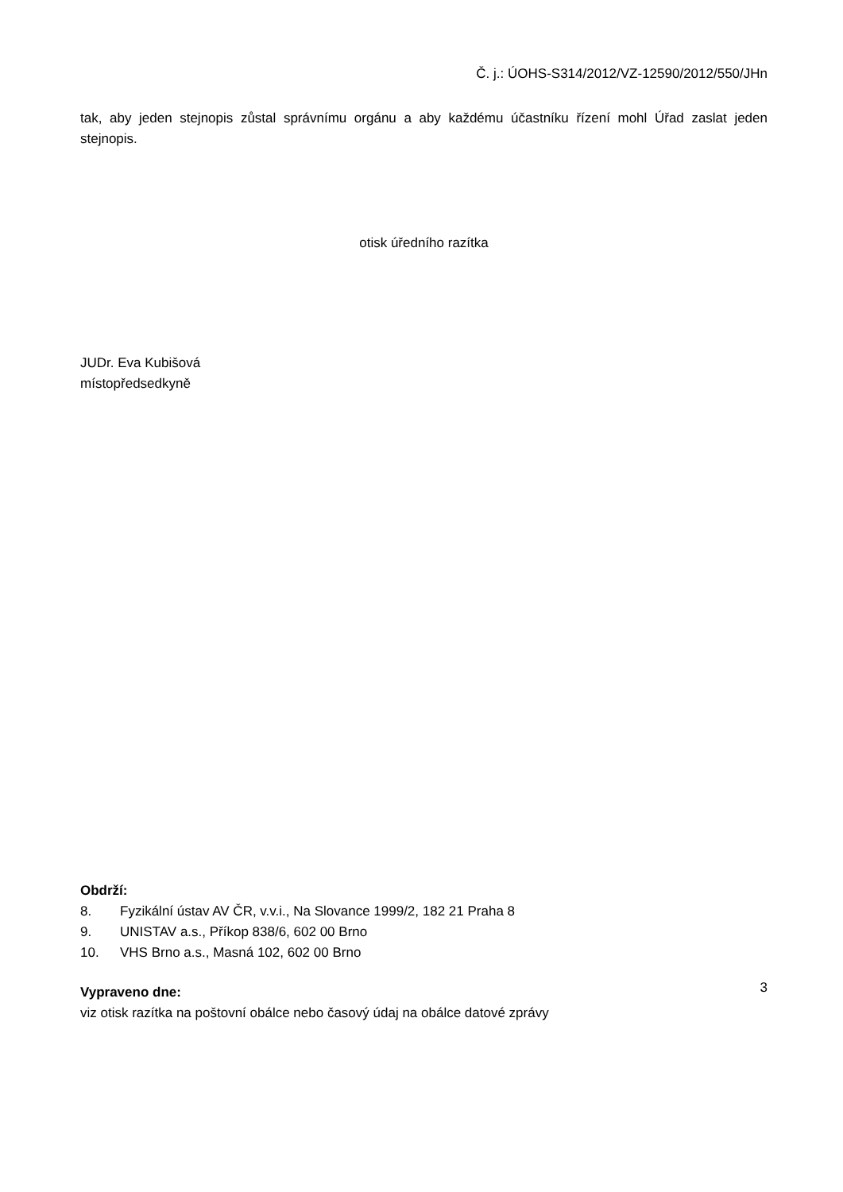Č. j.: ÚOHS-S314/2012/VZ-12590/2012/550/JHn
tak, aby jeden stejnopis zůstal správnímu orgánu a aby každému účastníku řízení mohl Úřad zaslat jeden stejnopis.
otisk úředního razítka
JUDr. Eva Kubišová
místopředsedkyně
Obdrží:
8. Fyzikální ústav AV ČR, v.v.i., Na Slovance 1999/2, 182 21 Praha 8
9. UNISTAV a.s., Příkop 838/6, 602 00 Brno
10. VHS Brno a.s., Masná 102, 602 00 Brno
Vypraveno dne:
viz otisk razítka na poštovní obálce nebo časový údaj na obálce datové zprávy
3